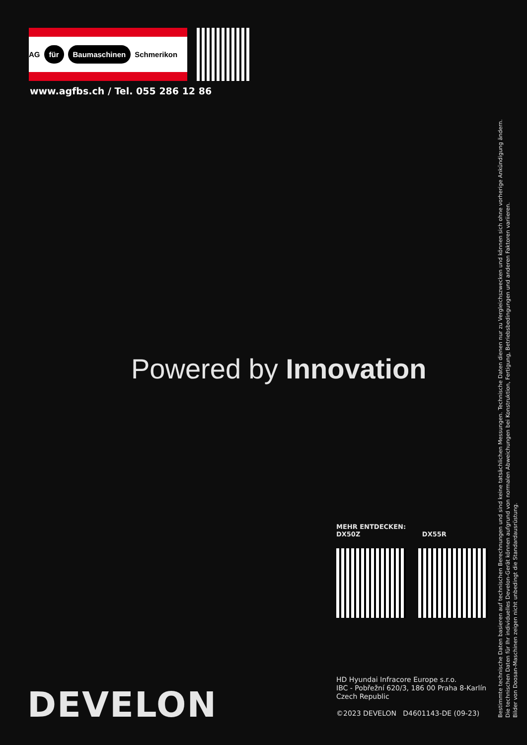AG für Baumaschinen Schmerikon
www.agfbs.ch / Tel. 055 286 12 86
Powered by Innovation
MEHR ENTDECKEN:
DX50Z DX55R
HD Hyundai Infracore Europe s.r.o.
IBC - Pobřežní 620/3, 186 00 Praha 8-Karlín
Czech Republic
©2023 DEVELON D4601143-DE (09-23)
DEVELON
Bestimmte technische Daten basieren auf technischen Berechnungen und sind keine tatsächlichen Messungen. Technische Daten dienen nur zu Vergleichszwecken und können sich ohne vorherige Ankündigung ändern.
Die technischen Daten für Ihr individuelles Develon-Gerät können aufgrund von normalen Abweichungen bei Konstruktion, Fertigung, Betriebsbedingungen und anderen Faktoren variieren.
Bilder von Doosan-Maschinen zeigen nicht unbedingt die Standardausrüstung.